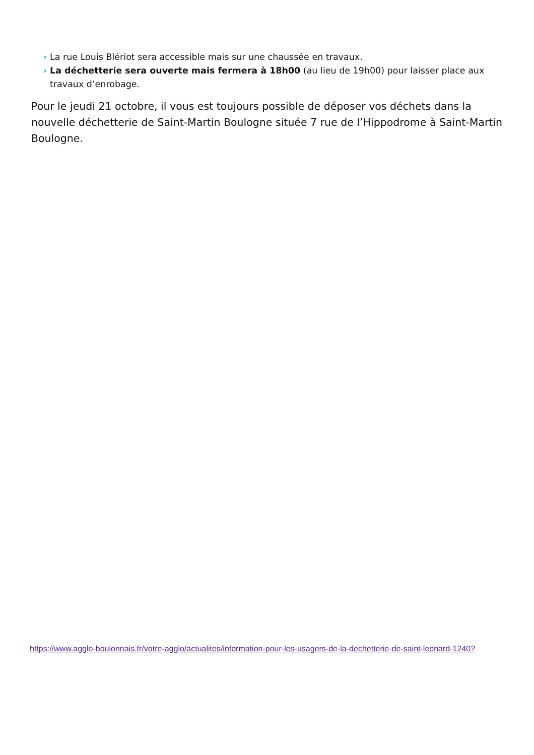› La rue Louis Blériot sera accessible mais sur une chaussée en travaux.
› La déchetterie sera ouverte mais fermera à 18h00 (au lieu de 19h00) pour laisser place aux travaux d’enrobage.
Pour le jeudi 21 octobre, il vous est toujours possible de déposer vos déchets dans la nouvelle déchetterie de Saint-Martin Boulogne située 7 rue de l’Hippodrome à Saint-Martin Boulogne.
https://www.agglo-boulonnais.fr/votre-agglo/actualites/information-pour-les-usagers-de-la-dechetterie-de-saint-leonard-1240?